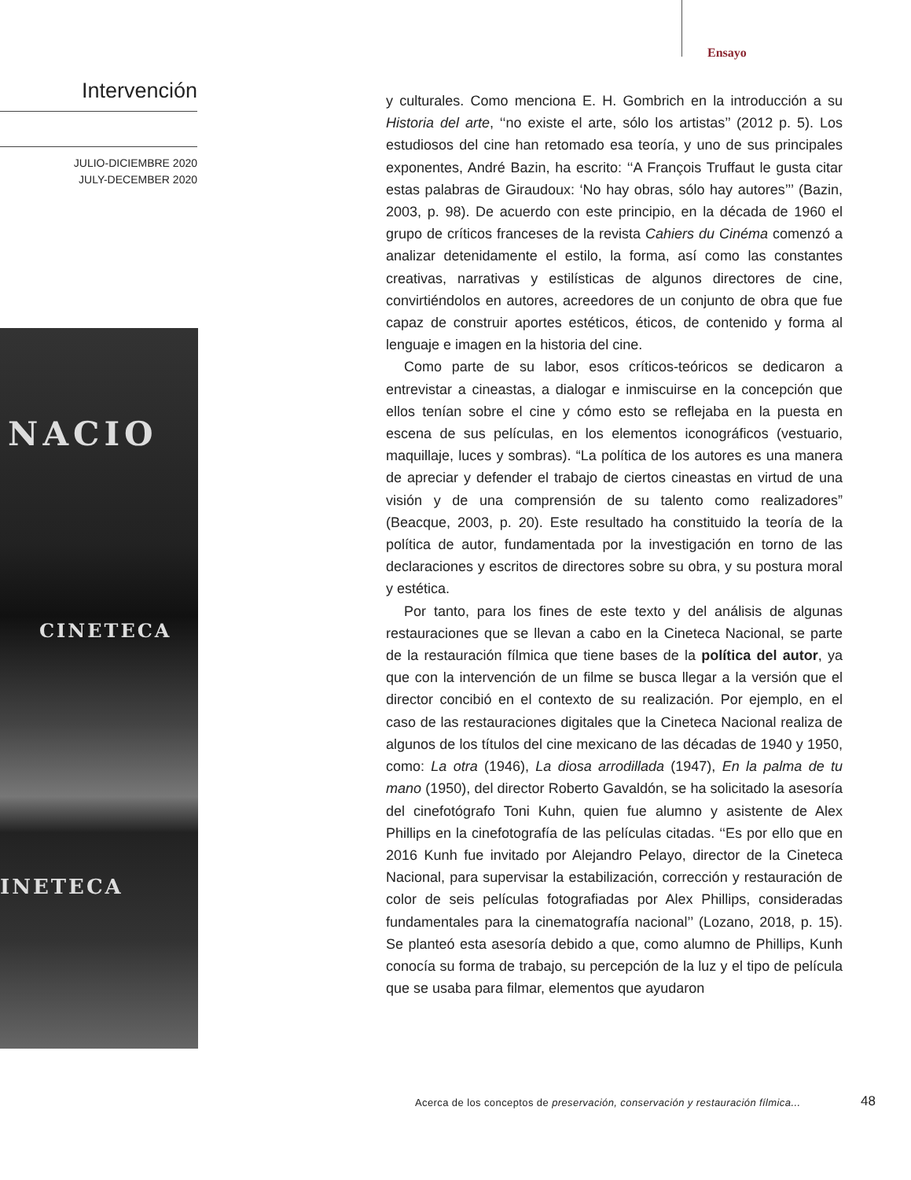Ensayo
Intervención
JULIO-DICIEMBRE 2020
JULY-DECEMBER 2020
NACIO
CINETECA
INETECA
y culturales. Como menciona E. H. Gombrich en la introducción a su Historia del arte, ‘‘no existe el arte, sólo los artistas’’ (2012 p. 5). Los estudiosos del cine han retomado esa teoría, y uno de sus principales exponentes, André Bazin, ha escrito: ‘‘A François Truffaut le gusta citar estas palabras de Giraudoux: ‘No hay obras, sólo hay autores’’’ (Bazin, 2003, p. 98). De acuerdo con este principio, en la década de 1960 el grupo de críticos franceses de la revista Cahiers du Cinéma comenzó a analizar detenidamente el estilo, la forma, así como las constantes creativas, narrativas y estilísticas de algunos directores de cine, convirtiéndolos en autores, acreedores de un conjunto de obra que fue capaz de construir aportes estéticos, éticos, de contenido y forma al lenguaje e imagen en la historia del cine.
Como parte de su labor, esos críticos-teóricos se dedicaron a entrevistar a cineastas, a dialogar e inmiscuirse en la concepción que ellos tenían sobre el cine y cómo esto se reflejaba en la puesta en escena de sus películas, en los elementos iconográficos (vestuario, maquillaje, luces y sombras). “La política de los autores es una manera de apreciar y defender el trabajo de ciertos cineastas en virtud de una visión y de una comprensión de su talento como realizadores” (Beacque, 2003, p. 20). Este resultado ha constituido la teoría de la política de autor, fundamentada por la investigación en torno de las declaraciones y escritos de directores sobre su obra, y su postura moral y estética.
Por tanto, para los fines de este texto y del análisis de algunas restauraciones que se llevan a cabo en la Cineteca Nacional, se parte de la restauración fílmica que tiene bases de la política del autor, ya que con la intervención de un filme se busca llegar a la versión que el director concibió en el contexto de su realización. Por ejemplo, en el caso de las restauraciones digitales que la Cineteca Nacional realiza de algunos de los títulos del cine mexicano de las décadas de 1940 y 1950, como: La otra (1946), La diosa arrodillada (1947), En la palma de tu mano (1950), del director Roberto Gavaldón, se ha solicitado la asesoría del cinefotógrafo Toni Kuhn, quien fue alumno y asistente de Alex Phillips en la cinefotografía de las películas citadas. ‘‘Es por ello que en 2016 Kunh fue invitado por Alejandro Pelayo, director de la Cineteca Nacional, para supervisar la estabilización, corrección y restauración de color de seis películas fotografiadas por Alex Phillips, consideradas fundamentales para la cinematografía nacional’’ (Lozano, 2018, p. 15). Se planteó esta asesoría debido a que, como alumno de Phillips, Kunh conocía su forma de trabajo, su percepción de la luz y el tipo de película que se usaba para filmar, elementos que ayudaron
Acerca de los conceptos de preservación, conservación y restauración fílmica...
48